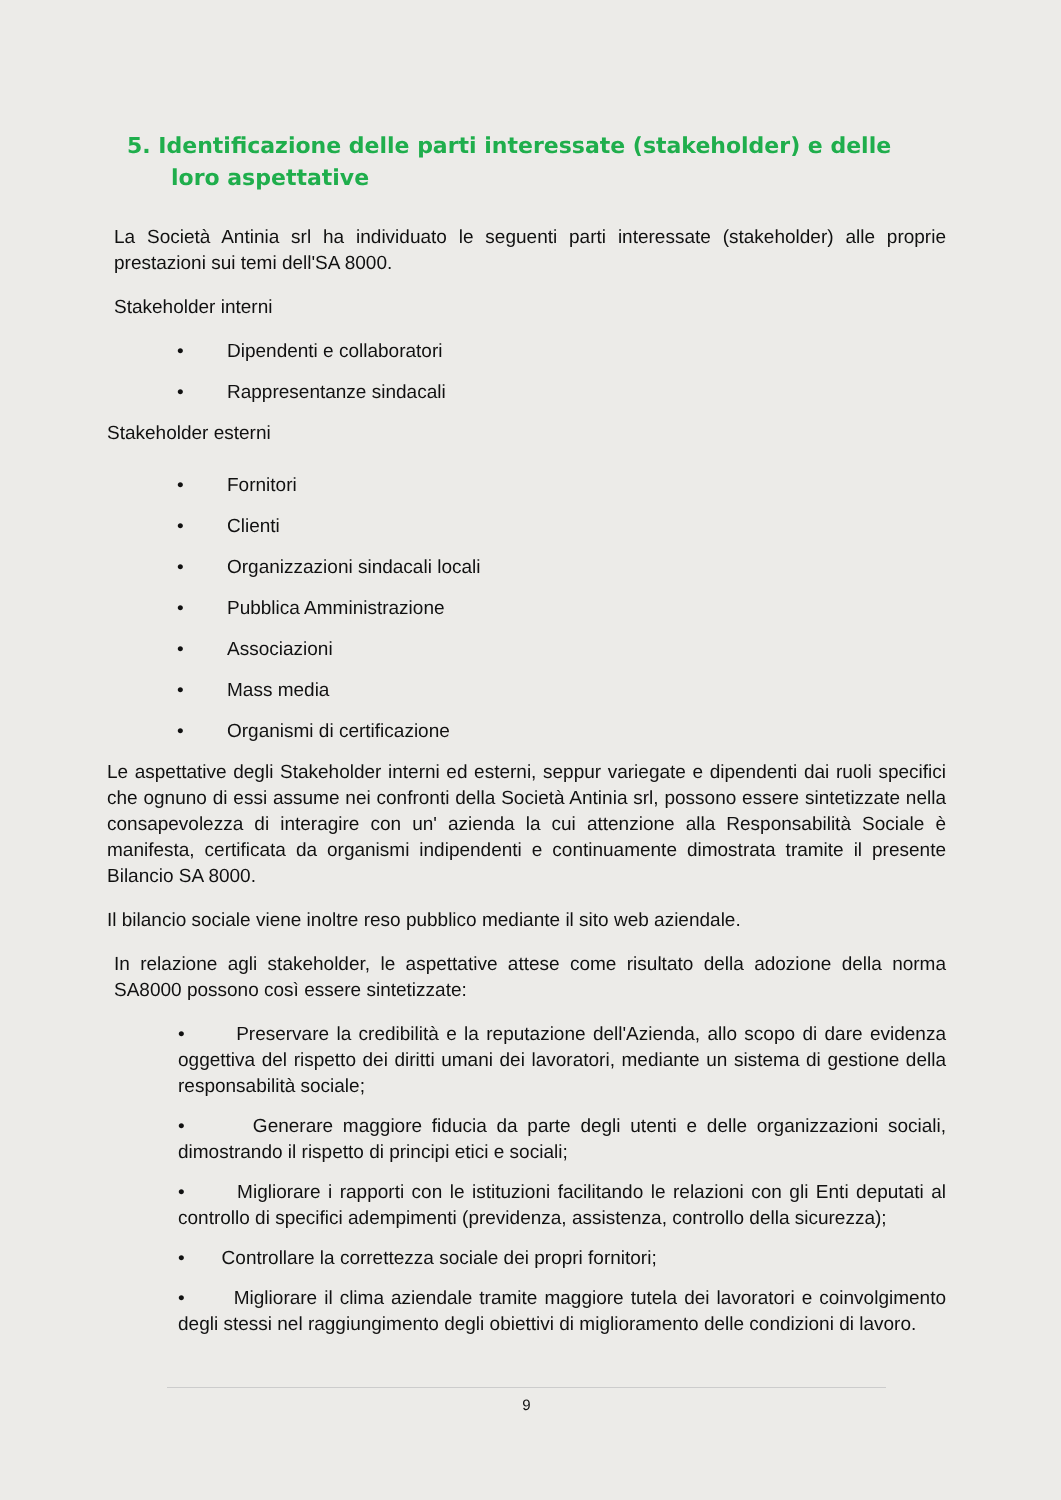5. Identificazione delle parti interessate (stakeholder) e delle loro aspettative
La Società Antinia srl ha individuato le seguenti parti interessate (stakeholder) alle proprie prestazioni sui temi dell'SA 8000.
Stakeholder interni
• Dipendenti e collaboratori
• Rappresentanze sindacali
Stakeholder esterni
• Fornitori
• Clienti
• Organizzazioni sindacali locali
• Pubblica Amministrazione
• Associazioni
• Mass media
• Organismi di certificazione
Le aspettative degli Stakeholder interni ed esterni, seppur variegate e dipendenti dai ruoli specifici che ognuno di essi assume nei confronti della Società Antinia srl, possono essere sintetizzate nella consapevolezza di interagire con un' azienda la cui attenzione alla Responsabilità Sociale è manifesta, certificata da organismi indipendenti e continuamente dimostrata tramite il presente Bilancio SA 8000.
Il bilancio sociale viene inoltre reso pubblico mediante il sito web aziendale.
In relazione agli stakeholder, le aspettative attese come risultato della adozione della norma SA8000 possono così essere sintetizzate:
• Preservare la credibilità e la reputazione dell'Azienda, allo scopo di dare evidenza oggettiva del rispetto dei diritti umani dei lavoratori, mediante un sistema di gestione della responsabilità sociale;
• Generare maggiore fiducia da parte degli utenti e delle organizzazioni sociali, dimostrando il rispetto di principi etici e sociali;
• Migliorare i rapporti con le istituzioni facilitando le relazioni con gli Enti deputati al controllo di specifici adempimenti (previdenza, assistenza, controllo della sicurezza);
• Controllare la correttezza sociale dei propri fornitori;
• Migliorare il clima aziendale tramite maggiore tutela dei lavoratori e coinvolgimento degli stessi nel raggiungimento degli obiettivi di miglioramento delle condizioni di lavoro.
9